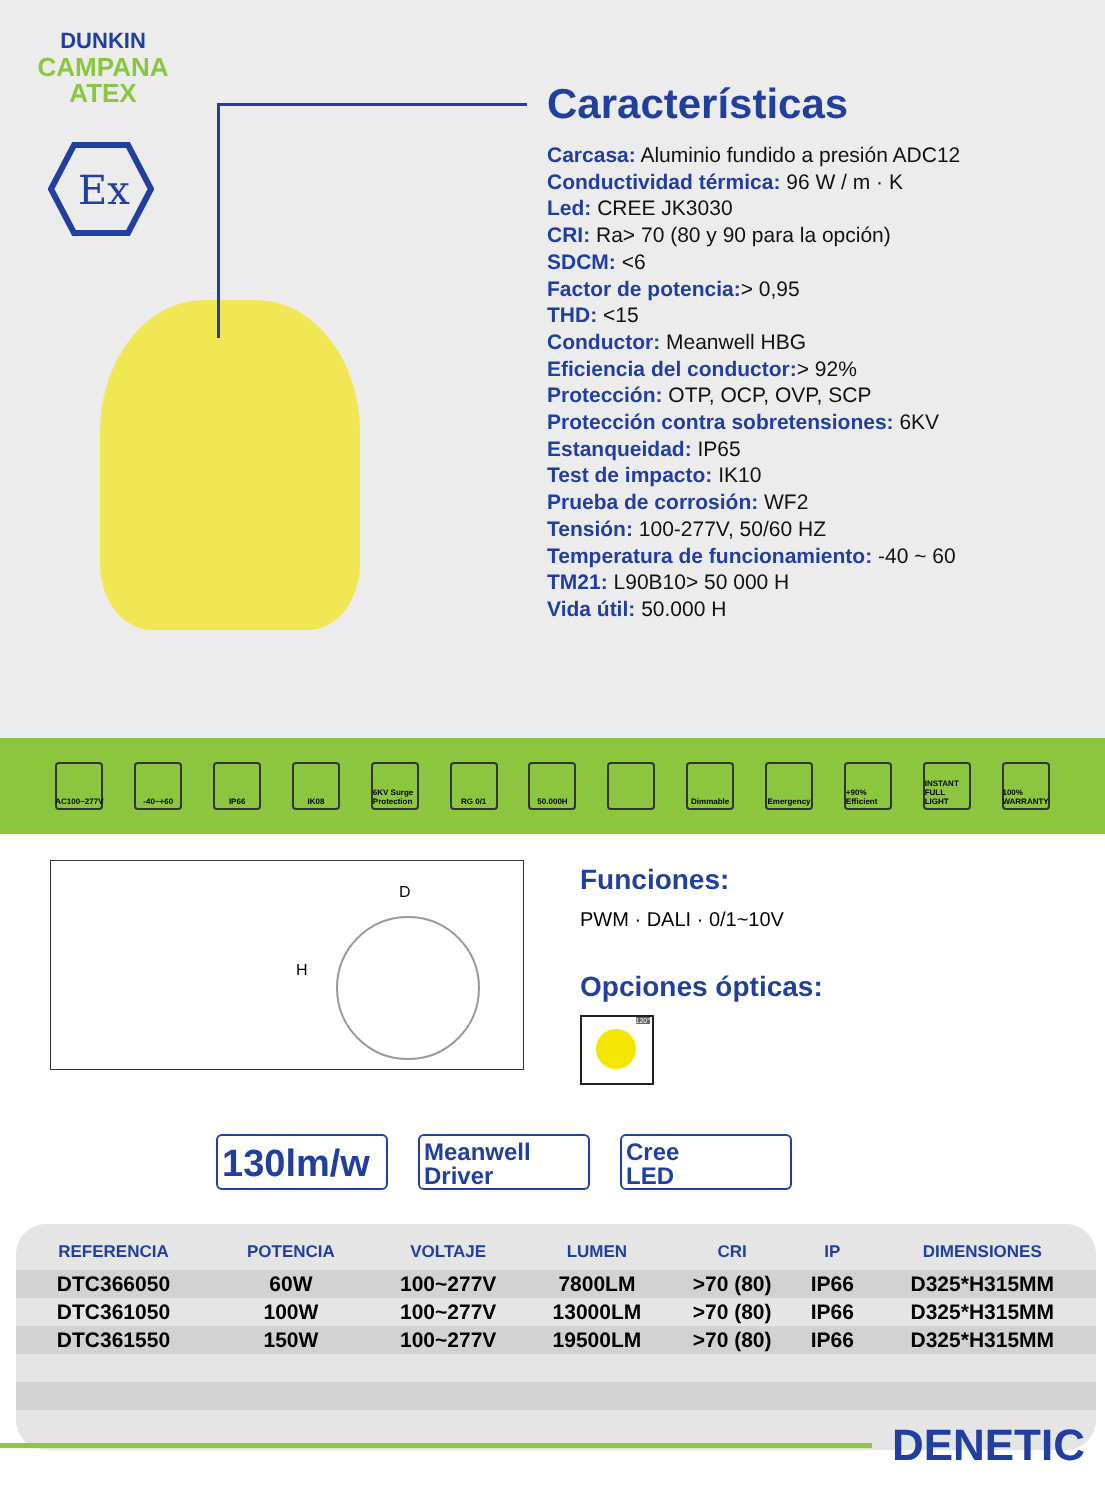DUNKIN
CAMPANA
ATEX
Ex
Características
Carcasa: Aluminio fundido a presión ADC12
Conductividad térmica: 96 W / m · K
Led: CREE JK3030
CRI: Ra> 70 (80 y 90 para la opción)
SDCM: <6
Factor de potencia:> 0,95
THD: <15
Conductor: Meanwell HBG
Eficiencia del conductor:> 92%
Protección: OTP, OCP, OVP, SCP
Protección contra sobretensiones: 6KV
Estanqueidad: IP65
Test de impacto: IK10
Prueba de corrosión: WF2
Tensión: 100-277V, 50/60 HZ
Temperatura de funcionamiento: -40 ~ 60
TM21: L90B10> 50 000 H
Vida útil: 50.000 H
AC100~277V -40~+60 IP66 IK08
6KV Surge Protection
RG 0/1 50.000H Dimmable Emergency
+90% Efficient
INSTANT FULL LIGHT
100% WARRANTY
H
D
Funciones:
PWM · DALI · 0/1~10V
Opciones ópticas:
120°
130lm/w
Meanwell
Driver
Cree
LED
| REFERENCIA | POTENCIA | VOLTAJE | LUMEN | CRI | IP | DIMENSIONES |
| --- | --- | --- | --- | --- | --- | --- |
| DTC366050 | 60W | 100~277V | 7800LM | >70 (80) | IP66 | D325*H315MM |
| DTC361050 | 100W | 100~277V | 13000LM | >70 (80) | IP66 | D325*H315MM |
| DTC361550 | 150W | 100~277V | 19500LM | >70 (80) | IP66 | D325*H315MM |
DENETIC